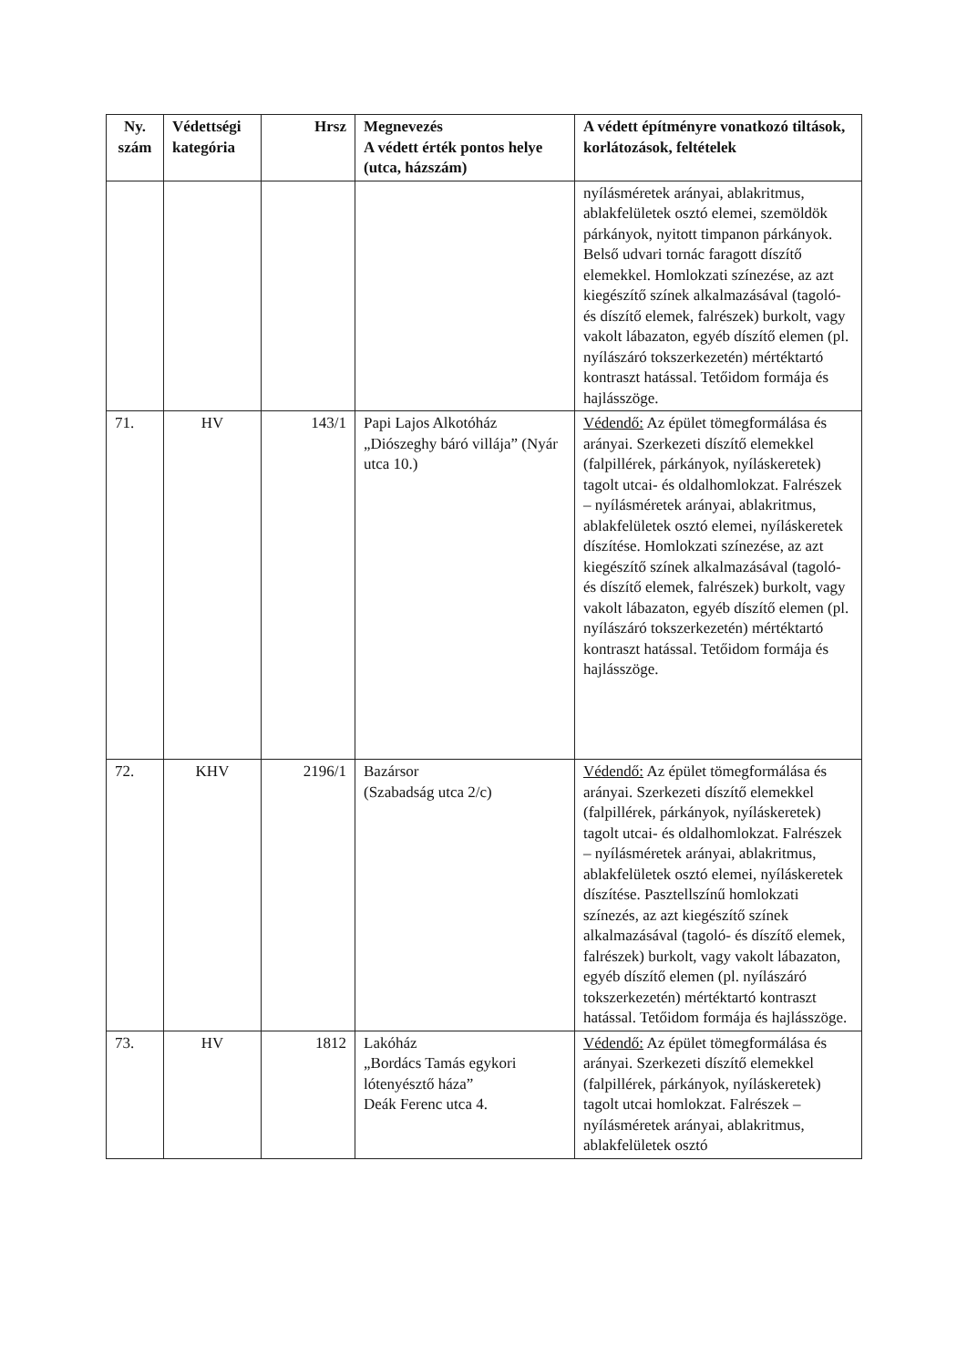| Ny. szám | Védettségi kategória | Hrsz | Megnevezés A védett érték pontos helye (utca, házszám) | A védett építményre vonatkozó tiltások, korlátozások, feltételek |
| --- | --- | --- | --- | --- |
| | | | | nyílásméretek arányai, ablakritmus, ablakfelületek osztó elemei, szemöldök párkányok, nyitott timpanon párkányok. Belső udvari tornác faragott díszítő elemekkel. Homlokzati színezése, az azt kiegészítő színek alkalmazásával (tagoló- és díszítő elemek, falrészek) burkolt, vagy vakolt lábazaton, egyéb díszítő elemen (pl. nyílászáró tokszerkezetén) mértéktartó kontraszt hatással. Tetőidom formája és hajlásszöge. |
| 71. | HV | 143/1 | Papi Lajos Alkotóház „Diószeghy báró villája” (Nyár utca 10.) | Védendő: Az épület tömegformálása és arányai. Szerkezeti díszítő elemekkel (falpillérek, párkányok, nyíláskeretek) tagolt utcai- és oldalhomlokzat. Falrészek – nyílásméretek arányai, ablakritmus, ablakfelületek osztó elemei, nyíláskeretek díszítése. Homlokzati színezése, az azt kiegészítő színek alkalmazásával (tagoló- és díszítő elemek, falrészek) burkolt, vagy vakolt lábazaton, egyéb díszítő elemen (pl. nyílászáró tokszerkezetén) mértéktartó kontraszt hatással. Tetőidom formája és hajlásszöge. |
| 72. | KHV | 2196/1 | Bazársor (Szabadság utca 2/c) | Védendő: Az épület tömegformálása és arányai. Szerkezeti díszítő elemekkel (falpillérek, párkányok, nyíláskeretek) tagolt utcai- és oldalhomlokzat. Falrészek – nyílásméretek arányai, ablakritmus, ablakfelületek osztó elemei, nyíláskeretek díszítése. Pasztellszínű homlokzati színezés, az azt kiegészítő színek alkalmazásával (tagoló- és díszítő elemek, falrészek) burkolt, vagy vakolt lábazaton, egyéb díszítő elemen (pl. nyílászáró tokszerkezetén) mértéktartó kontraszt hatással. Tetőidom formája és hajlásszöge. |
| 73. | HV | 1812 | Lakóház „Bordács Tamás egykori lótenyésztő háza” Deák Ferenc utca 4. | Védendő: Az épület tömegformálása és arányai. Szerkezeti díszítő elemekkel (falpillérek, párkányok, nyíláskeretek) tagolt utcai homlokzat. Falrészek – nyílásméretek arányai, ablakritmus, ablakfelületek osztó |